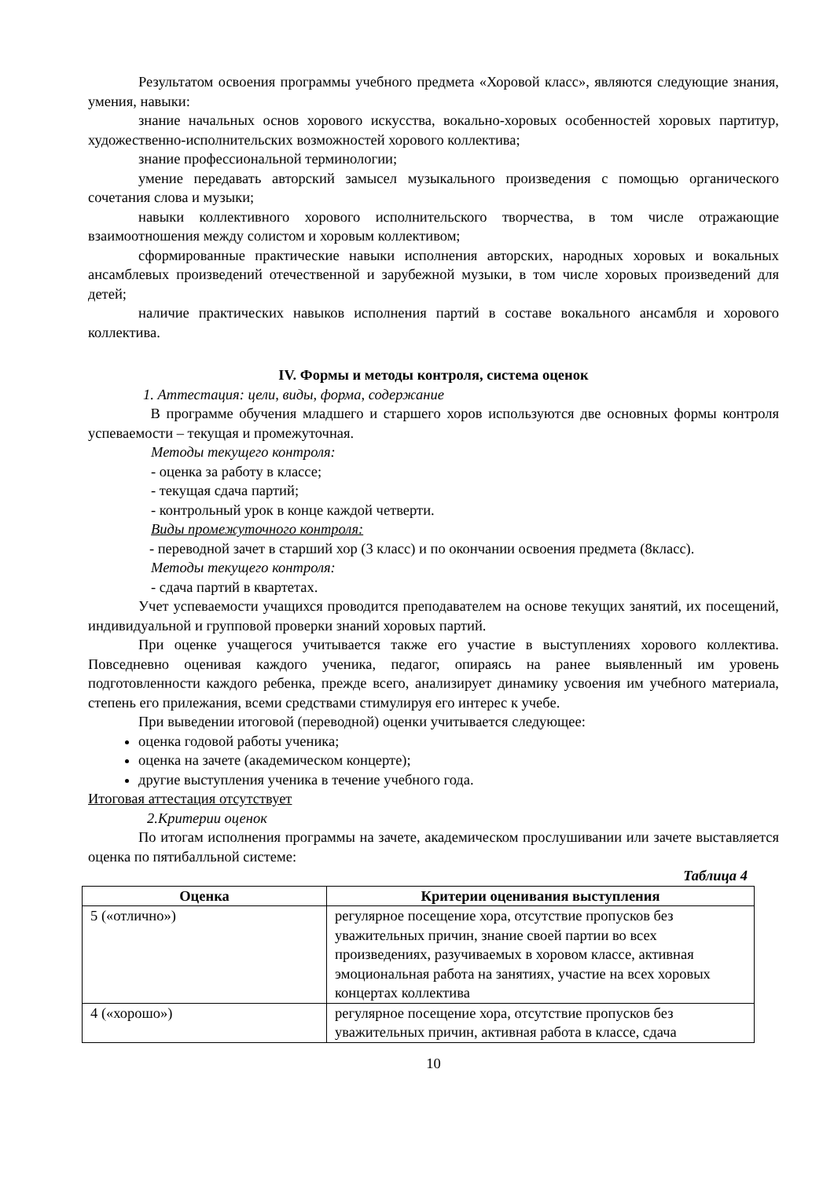Результатом освоения программы учебного предмета «Хоровой класс», являются следующие знания, умения, навыки:
знание начальных основ хорового искусства, вокально-хоровых особенностей хоровых партитур, художественно-исполнительских возможностей хорового коллектива;
знание профессиональной терминологии;
умение передавать авторский замысел музыкального произведения с помощью органического сочетания слова и музыки;
навыки коллективного хорового исполнительского творчества, в том числе отражающие взаимоотношения между солистом и хоровым коллективом;
сформированные практические навыки исполнения авторских, народных хоровых и вокальных ансамблевых произведений отечественной и зарубежной музыки, в том числе хоровых произведений для детей;
наличие практических навыков исполнения партий в составе вокального ансамбля и хорового коллектива.
IV. Формы и методы контроля, система оценок
1. Аттестация: цели, виды, форма, содержание
В программе обучения младшего и старшего хоров используются две основных формы контроля успеваемости – текущая и промежуточная.
Методы текущего контроля:
- оценка за работу в классе;
- текущая сдача партий;
- контрольный урок в конце каждой четверти.
Виды промежуточного контроля:
- переводной зачет в старший хор (3 класс) и по окончании освоения предмета (8класс).
Методы текущего контроля:
- сдача партий в квартетах.
Учет успеваемости учащихся проводится преподавателем на основе текущих занятий, их посещений, индивидуальной и групповой проверки знаний хоровых партий.
При оценке учащегося учитывается также его участие в выступлениях хорового коллектива. Повседневно оценивая каждого ученика, педагог, опираясь на ранее выявленный им уровень подготовленности каждого ребенка, прежде всего, анализирует динамику усвоения им учебного материала, степень его прилежания, всеми средствами стимулируя его интерес к учебе.
При выведении итоговой (переводной) оценки учитывается следующее:
оценка годовой работы ученика;
оценка на зачете (академическом концерте);
другие выступления ученика в течение учебного года.
Итоговая аттестация отсутствует
2.Критерии оценок
По итогам исполнения программы на зачете, академическом прослушивании или зачете выставляется оценка по пятибалльной системе:
Таблица 4
| Оценка | Критерии оценивания выступления |
| --- | --- |
| 5 («отлично») | регулярное посещение хора, отсутствие пропусков без уважительных причин, знание своей партии во всех произведениях, разучиваемых в хоровом классе, активная эмоциональная работа на занятиях, участие на всех хоровых концертах коллектива |
| 4 («хорошо») | регулярное посещение хора, отсутствие пропусков без уважительных причин, активная работа в классе, сдача |
10